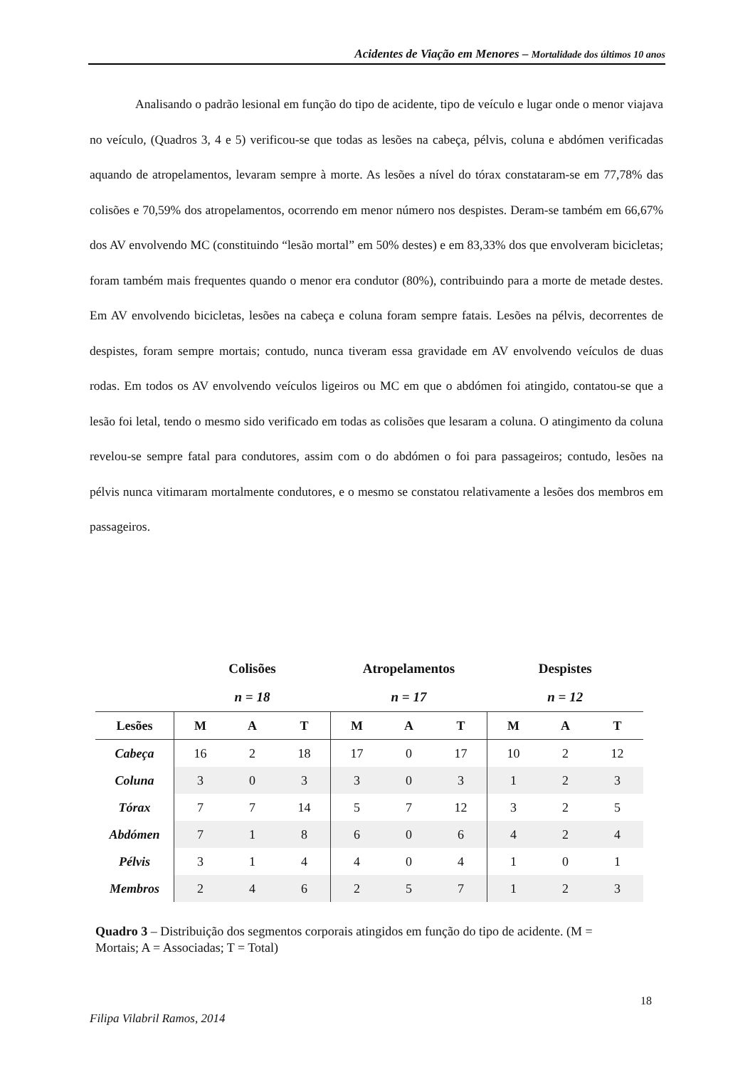Acidentes de Viação em Menores – Mortalidade dos últimos 10 anos
Analisando o padrão lesional em função do tipo de acidente, tipo de veículo e lugar onde o menor viajava no veículo, (Quadros 3, 4 e 5) verificou-se que todas as lesões na cabeça, pélvis, coluna e abdómen verificadas aquando de atropelamentos, levaram sempre à morte. As lesões a nível do tórax constataram-se em 77,78% das colisões e 70,59% dos atropelamentos, ocorrendo em menor número nos despistes. Deram-se também em 66,67% dos AV envolvendo MC (constituindo “lesão mortal” em 50% destes) e em 83,33% dos que envolveram bicicletas; foram também mais frequentes quando o menor era condutor (80%), contribuindo para a morte de metade destes. Em AV envolvendo bicicletas, lesões na cabeça e coluna foram sempre fatais. Lesões na pélvis, decorrentes de despistes, foram sempre mortais; contudo, nunca tiveram essa gravidade em AV envolvendo veículos de duas rodas. Em todos os AV envolvendo veículos ligeiros ou MC em que o abdómen foi atingido, contatou-se que a lesão foi letal, tendo o mesmo sido verificado em todas as colisões que lesaram a coluna. O atingimento da coluna revelou-se sempre fatal para condutores, assim com o do abdómen o foi para passageiros; contudo, lesões na pélvis nunca vitimaram mortalmente condutores, e o mesmo se constatou relativamente a lesões dos membros em passageiros.
| | Colisões | | | Atropelamentos | | | Despistes | | |
| --- | --- | --- | --- | --- | --- | --- | --- | --- | --- |
| | n = 18 | | | n = 17 | | | n = 12 | | |
| Lesões | M | A | T | M | A | T | M | A | T |
| Cabeça | 16 | 2 | 18 | 17 | 0 | 17 | 10 | 2 | 12 |
| Coluna | 3 | 0 | 3 | 3 | 0 | 3 | 1 | 2 | 3 |
| Tórax | 7 | 7 | 14 | 5 | 7 | 12 | 3 | 2 | 5 |
| Abdómen | 7 | 1 | 8 | 6 | 0 | 6 | 4 | 2 | 4 |
| Pélvis | 3 | 1 | 4 | 4 | 0 | 4 | 1 | 0 | 1 |
| Membros | 2 | 4 | 6 | 2 | 5 | 7 | 1 | 2 | 3 |
Quadro 3 – Distribuição dos segmentos corporais atingidos em função do tipo de acidente. (M = Mortais; A = Associadas; T = Total)
18
Filipa Vilabril Ramos, 2014